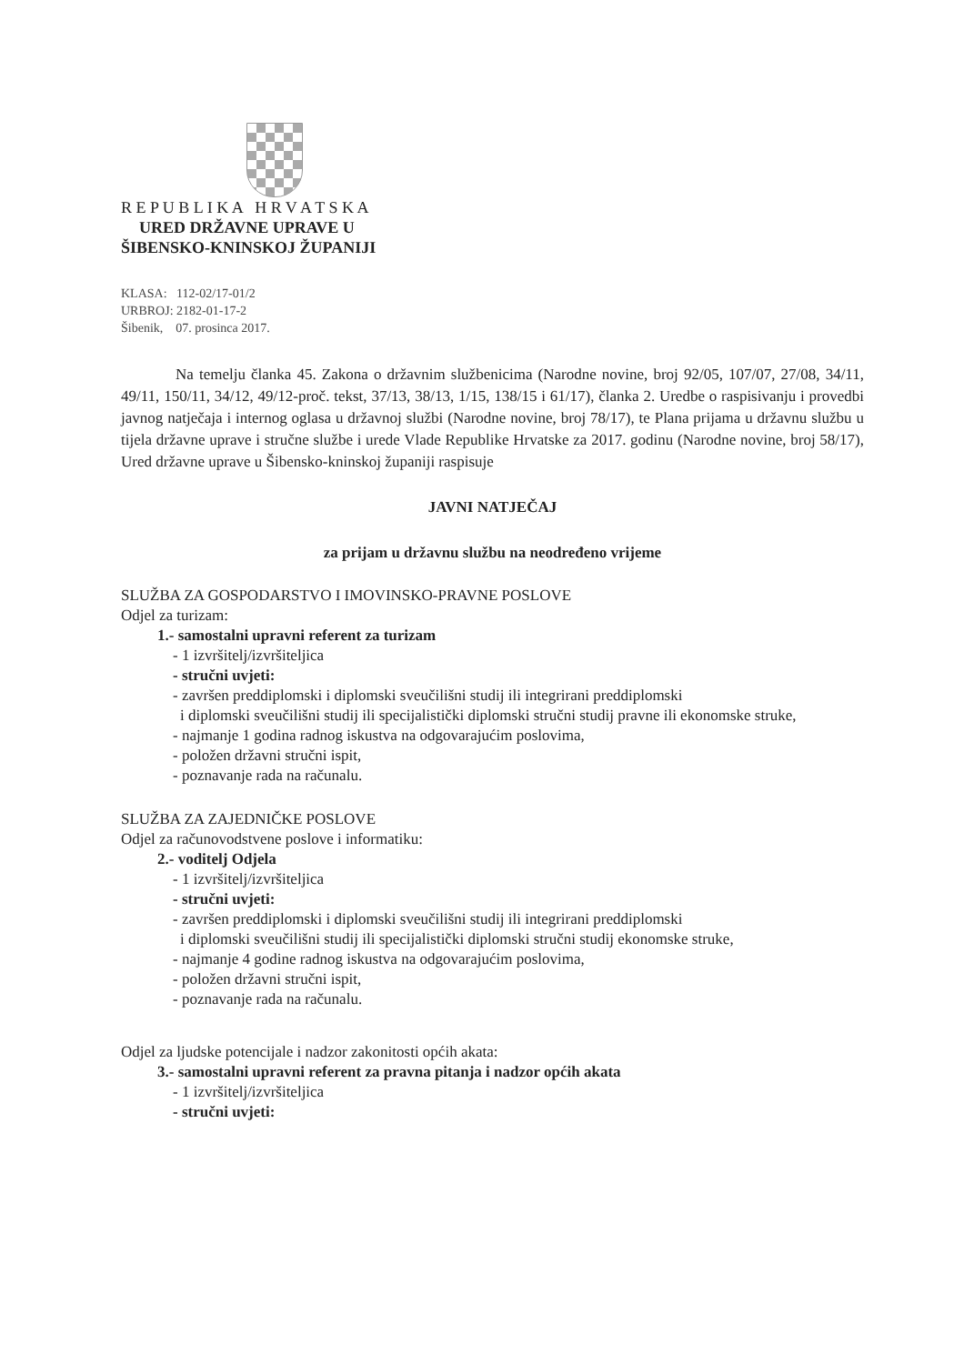R E P U B L I K A H R V A T S K A
URED DRŽAVNE UPRAVE U
ŠIBENSKO-KNINSKOJ ŽUPANIJI
KLASA: 112-02/17-01/2
URBROJ: 2182-01-17-2
Šibenik, 07. prosinca 2017.
Na temelju članka 45. Zakona o državnim službenicima (Narodne novine, broj 92/05, 107/07, 27/08, 34/11, 49/11, 150/11, 34/12, 49/12-proč. tekst, 37/13, 38/13, 1/15, 138/15 i 61/17), članka 2. Uredbe o raspisivanju i provedbi javnog natječaja i internog oglasa u državnoj službi (Narodne novine, broj 78/17), te Plana prijama u državnu službu u tijela državne uprave i stručne službe i urede Vlade Republike Hrvatske za 2017. godinu (Narodne novine, broj 58/17), Ured državne uprave u Šibensko-kninskoj županiji raspisuje
JAVNI NATJEČAJ
za prijam u državnu službu na neodređeno vrijeme
SLUŽBA ZA GOSPODARSTVO I IMOVINSKO-PRAVNE POSLOVE
Odjel za turizam:
1.- samostalni upravni referent za turizam
- 1 izvršitelj/izvršiteljica
- stručni uvjeti:
- završen preddiplomski i diplomski sveučilišni studij ili integrirani preddiplomski
i diplomski sveučilišni studij ili specijalistički diplomski stručni studij pravne ili ekonomske struke,
- najmanje 1 godina radnog iskustva na odgovarajućim poslovima,
- položen državni stručni ispit,
- poznavanje rada na računalu.
SLUŽBA ZA ZAJEDNIČKE POSLOVE
Odjel za računovodstvene poslove i informatiku:
2.- voditelj Odjela
- 1 izvršitelj/izvršiteljica
- stručni uvjeti:
- završen preddiplomski i diplomski sveučilišni studij ili integrirani preddiplomski
i diplomski sveučilišni studij ili specijalistički diplomski stručni studij ekonomske struke,
- najmanje 4 godine radnog iskustva na odgovarajućim poslovima,
- položen državni stručni ispit,
- poznavanje rada na računalu.
Odjel za ljudske potencijale i nadzor zakonitosti općih akata:
3.- samostalni upravni referent za pravna pitanja i nadzor općih akata
- 1 izvršitelj/izvršiteljica
- stručni uvjeti: